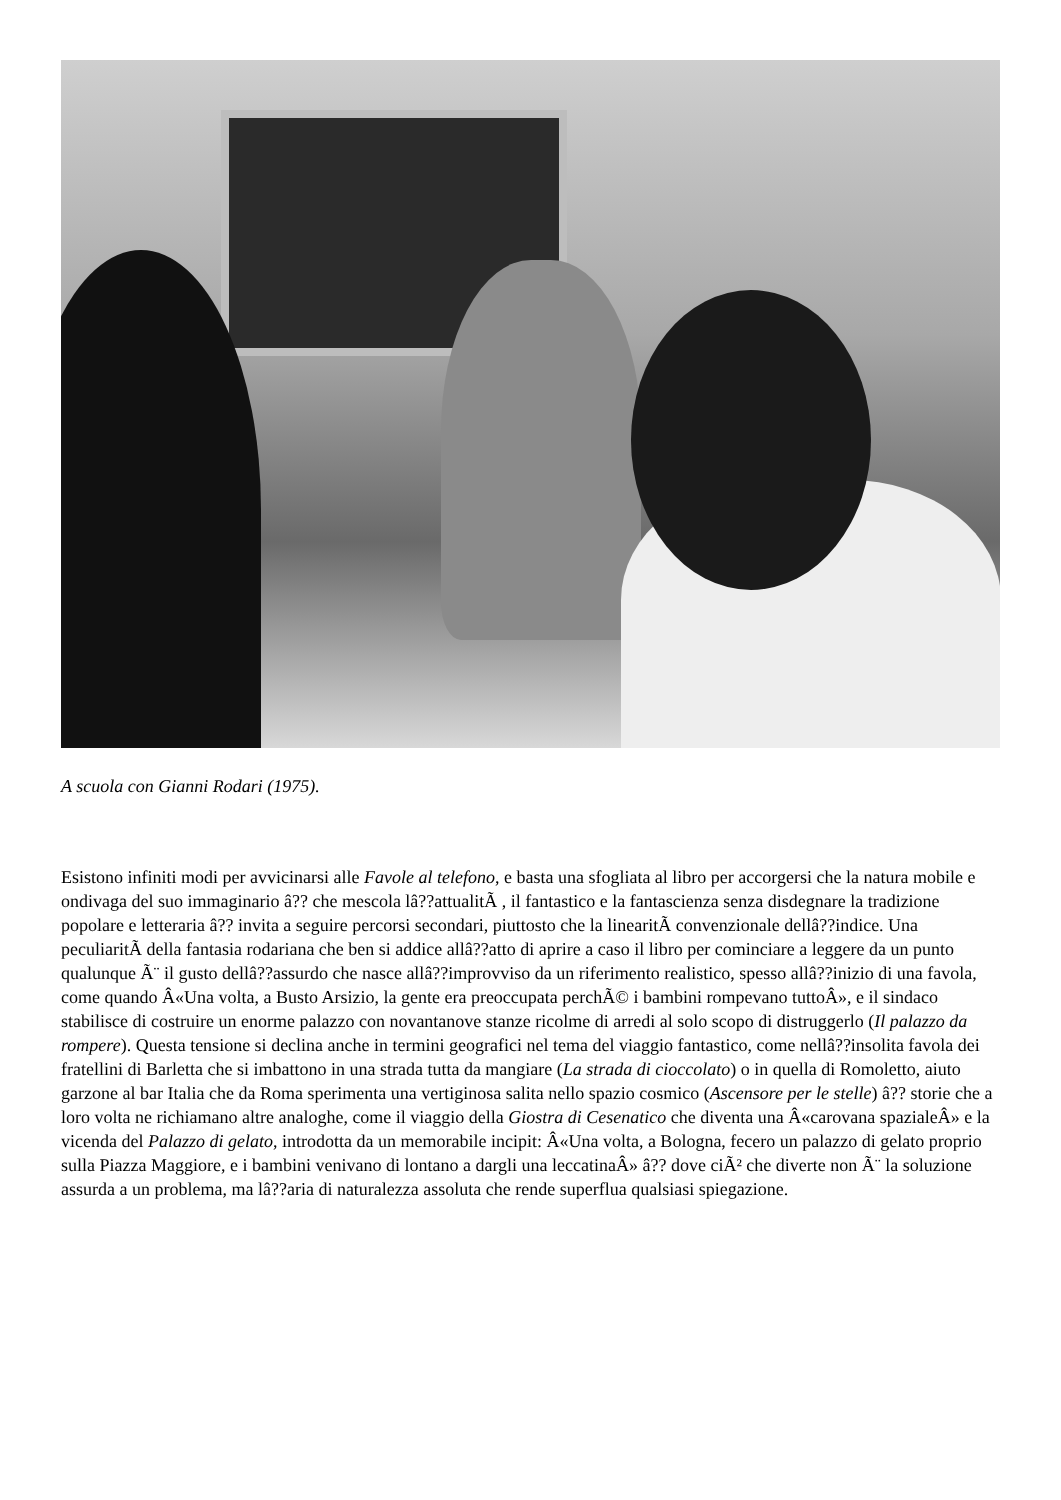A scuola con Gianni Rodari (1975).
Esistono infiniti modi per avvicinarsi alle Favole al telefono, e basta una sfogliata al libro per accorgersi che la natura mobile e ondivaga del suo immaginario â?? che mescola lâ??attualitÃ , il fantastico e la fantascienza senza disdegnare la tradizione popolare e letteraria â?? invita a seguire percorsi secondari, piuttosto che la linearitÃ convenzionale dellâ??indice. Una peculiaritÃ della fantasia rodariana che ben si addice allâ??atto di aprire a caso il libro per cominciare a leggere da un punto qualunque Ã¨ il gusto dellâ??assurdo che nasce allâ??improvviso da un riferimento realistico, spesso allâ??inizio di una favola, come quando Â«Una volta, a Busto Arsizio, la gente era preoccupata perchÃ© i bambini rompevano tuttoÂ», e il sindaco stabilisce di costruire un enorme palazzo con novantanove stanze ricolme di arredi al solo scopo di distruggerlo (Il palazzo da rompere). Questa tensione si declina anche in termini geografici nel tema del viaggio fantastico, come nellâ??insolita favola dei fratellini di Barletta che si imbattono in una strada tutta da mangiare (La strada di cioccolato) o in quella di Romoletto, aiuto garzone al bar Italia che da Roma sperimenta una vertiginosa salita nello spazio cosmico (Ascensore per le stelle) â?? storie che a loro volta ne richiamano altre analoghe, come il viaggio della Giostra di Cesenatico che diventa una Â«carovana spazialeÂ» e la vicenda del Palazzo di gelato, introdotta da un memorabile incipit: Â«Una volta, a Bologna, fecero un palazzo di gelato proprio sulla Piazza Maggiore, e i bambini venivano di lontano a dargli una leccatinaÂ» â?? dove ciÃ² che diverte non Ã¨ la soluzione assurda a un problema, ma lâ??aria di naturalezza assoluta che rende superflua qualsiasi spiegazione.